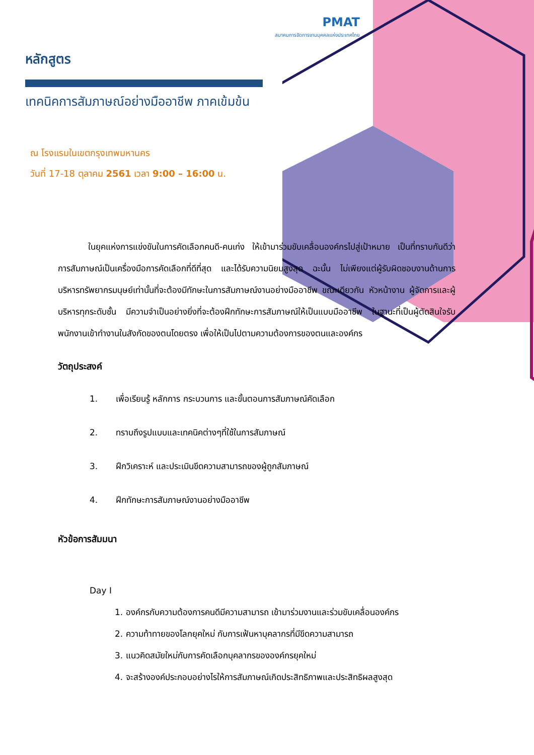PMAT
สมาคมการจัดการงานบุคคลแห่งประเทศไทย
หลักสูตร
เทคนิคการสัมภาษณ์อย่างมืออาชีพ ภาคเข้มข้น
ณ โรงแรมในเขตกรุงเทพมหานคร
วันที่ 17-18 ตุลาคม 2561 เวลา 9:00 – 16:00 น.
ในยุคแห่งการแข่งขันในการคัดเลือกคนดี-คนเก่ง ให้เข้ามาร่วมขับเคลื่อนองค์กรไปสู่เป้าหมาย เป็นที่ทราบกันดีว่า การสัมภาษณ์เป็นเครื่องมือการคัดเลือกที่ดีที่สุด และได้รับความนิยมสูงสุด ฉะนั้น ไม่เพียงแต่ผู้รับผิดชอบงานด้านการบริหารทรัพยากรมนุษย์เท่านั้นที่จะต้องมีทักษะในการสัมภาษณ์งานอย่างมืออาชีพ ขณะเดียวกัน หัวหน้างาน ผู้จัดการและผู้บริหารทุกระดับชั้น มีความจำเป็นอย่างยิ่งที่จะต้องฝึกทักษะการสัมภาษณ์ให้เป็นแบบมืออาชีพ ในฐานะที่เป็นผู้ตัดสินใจรับพนักงานเข้าทำงานในสังกัดของตนโดยตรง เพื่อให้เป็นไปตามความต้องการของตนและองค์กร
วัตถุประสงค์
1. เพื่อเรียนรู้ หลักการ กระบวนการ และขั้นตอนการสัมภาษณ์คัดเลือก
2. ทราบถึงรูปแบบและเทคนิคต่างๆที่ใช้ในการสัมภาษณ์
3. ฝึกวิเคราะห์ และประเมินขีดความสามารถของผู้ถูกสัมภาษณ์
4. ฝึกทักษะการสัมภาษณ์งานอย่างมืออาชีพ
หัวข้อการสัมมนา
Day I
1. องค์กรกับความต้องการคนดีมีความสามารถ เข้ามาร่วมงานและร่วมขับเคลื่อนองค์กร
2. ความท้าทายของโลกยุคใหม่ กับการเฟ้นหาบุคลากรที่มีขีดความสามารถ
3. แนวคิดสมัยใหม่กับการคัดเลือกบุคลากรขององค์กรยุคใหม่
4. จะสร้างองค์ประกอบอย่างไรให้การสัมภาษณ์เกิดประสิทธิภาพและประสิทธิผลสูงสุด